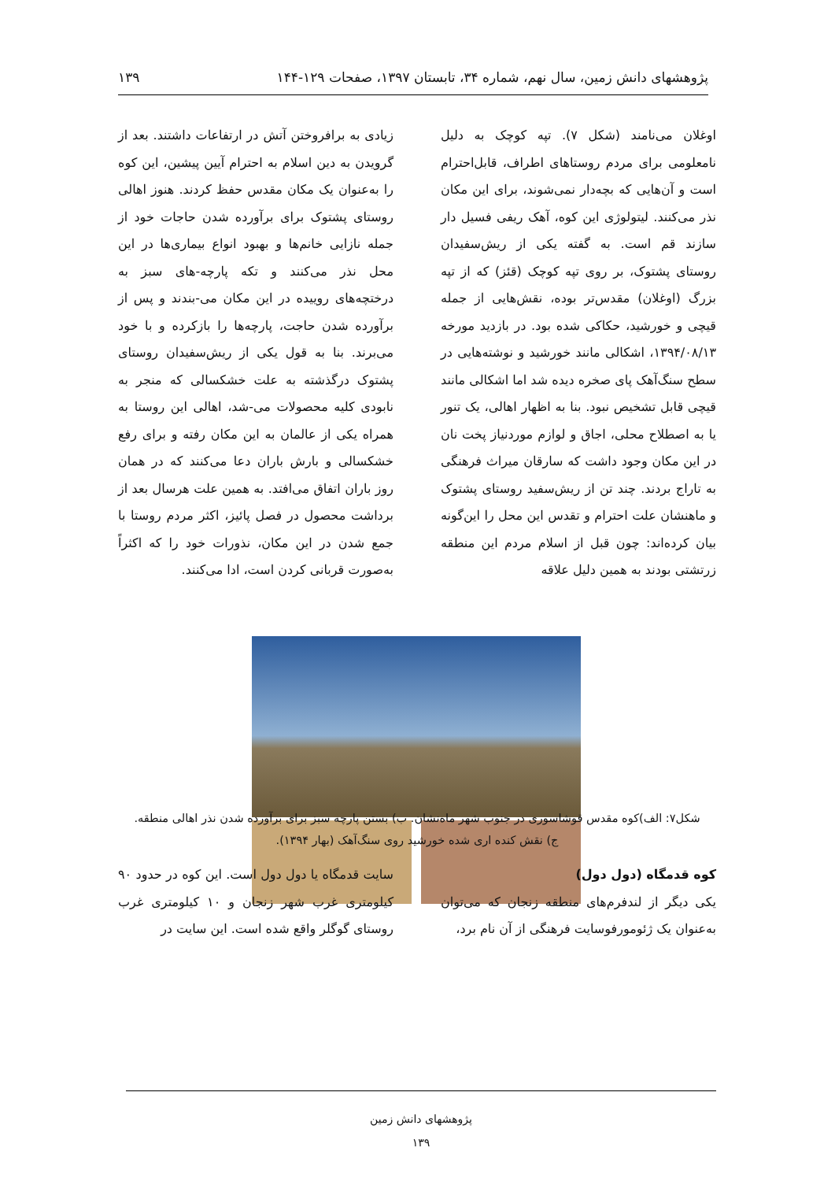پژوهشهای دانش زمین، سال نهم، شماره ۳۴، تابستان ۱۳۹۷، صفحات ۱۲۹-۱۴۴ ۱۳۹
اوغلان می‌نامند (شکل ۷). تپه کوچک به دلیل نامعلومی برای مردم روستاهای اطراف، قابل‌احترام است و آن‌هایی که بچه‌دار نمی‌شوند، برای این مکان نذر می‌کنند. لیتولوژی این کوه، آهک ریفی فسیل دار سازند قم است. به گفته یکی از ریش‌سفیدان روستای پشتوک، بر روی تپه کوچک (قئز) که از تپه بزرگ (اوغلان) مقدس‌تر بوده، نقش‌هایی از جمله قیچی و خورشید، حکاکی شده بود. در بازدید مورخه ۱۳۹۴/۰۸/۱۳، اشکالی مانند خورشید و نوشته‌هایی در سطح سنگ‌آهک پای صخره دیده شد اما اشکالی مانند قیچی قابل تشخیص نبود. بنا به اظهار اهالی، یک تنور یا به اصطلاح محلی، اجاق و لوازم موردنیاز پخت نان در این مکان وجود داشت که سارقان میراث فرهنگی به تاراج بردند. چند تن از ریش‌سفید روستای پشتوک و ماهنشان علت احترام و تقدس این محل را این‌گونه بیان کرده‌اند: چون قبل از اسلام مردم این منطقه زرتشتی بودند به همین دلیل علاقه
زیادی به برافروختن آتش در ارتفاعات داشتند. بعد از گرویدن به دین اسلام به احترام آیین پیشین، این کوه را به‌عنوان یک مکان مقدس حفظ کردند. هنوز اهالی روستای پشتوک برای برآورده شدن حاجات خود از جمله نازایی خانم‌ها و بهبود انواع بیماری‌ها در این محل نذر می‌کنند و تکه پارچه-های سبز به درختچه‌های روییده در این مکان می-بندند و پس از برآورده شدن حاجت، پارچه‌ها را بازکرده و با خود می‌برند. بنا به قول یکی از ریش‌سفیدان روستای پشتوک درگذشته به علت خشکسالی که منجر به نابودی کلیه محصولات می-شد، اهالی این روستا به همراه یکی از عالمان به این مکان رفته و برای رفع خشکسالی و بارش باران دعا می‌کنند که در همان روز باران اتفاق می‌افتد. به همین علت هرسال بعد از برداشت محصول در فصل پائیز، اکثر مردم روستا با جمع شدن در این مکان، نذورات خود را که اکثراً به‌صورت قربانی کردن است، ادا می‌کنند.
شکل۷: الف)کوه مقدس قوشاسوری در جنوب شهر ماه‌نشان. ب) بستن پارچه سبز برای برآورده شدن نذر اهالی منطقه.
ج) نقش کنده اری شده خورشید روی سنگ‌آهک (بهار ۱۳۹۴).
کوه قدمگاه (دول دول)
یکی دیگر از لندفرم‌های منطقه زنجان که می‌توان به‌عنوان یک ژئومورفوسایت فرهنگی از آن نام برد،
سایت قدمگاه یا دول دول است. این کوه در حدود ۹۰ کیلومتری غرب شهر زنجان و ۱۰ کیلومتری غرب روستای گوگلر واقع شده است. این سایت در
پژوهشهای دانش زمین
۱۳۹